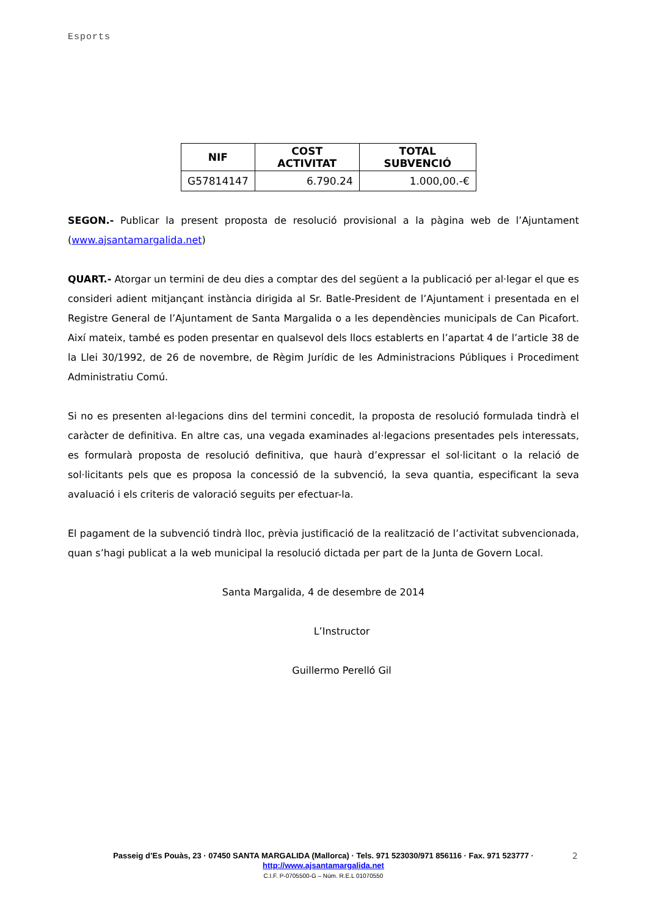Esports
| NIF | COST ACTIVITAT | TOTAL SUBVENCIÓ |
| --- | --- | --- |
| G57814147 | 6.790.24 | 1.000,00.-€ |
SEGON.- Publicar la present proposta de resolució provisional a la pàgina web de l’Ajuntament (www.ajsantamargalida.net)
QUART.- Atorgar un termini de deu dies a comptar des del següent a la publicació per al·legar el que es consideri adient mitjançant instància dirigida al Sr. Batle-President de l’Ajuntament i presentada en el Registre General de l’Ajuntament de Santa Margalida o a les dependències municipals de Can Picafort. Així mateix, també es poden presentar en qualsevol dels llocs establerts en l’apartat 4 de l’article 38 de la Llei 30/1992, de 26 de novembre, de Règim Jurídic de les Administracions Públiques i Procediment Administratiu Comú.
Si no es presenten al·legacions dins del termini concedit, la proposta de resolució formulada tindrà el caràcter de definitiva. En altre cas, una vegada examinades al·legacions presentades pels interessats, es formularà proposta de resolució definitiva, que haurà d’expressar el sol·licitant o la relació de sol·licitants pels que es proposa la concessió de la subvenció, la seva quantia, especificant la seva avaluació i els criteris de valoració seguits per efectuar-la.
El pagament de la subvenció tindrà lloc, prèvia justificació de la realització de l’activitat subvencionada, quan s’hagi publicat a la web municipal la resolució dictada per part de la Junta de Govern Local.
Santa Margalida, 4 de desembre de 2014
L’Instructor
Guillermo Perelló Gil
Passeig d’Es Pouàs, 23 · 07450 SANTA MARGALIDA (Mallorca) · Tels. 971 523030/971 856116 · Fax. 971 523777 ·
http://www.ajsantamargalida.net
C.I.F. P-0705500-G – Núm. R.E.L 01070550
2